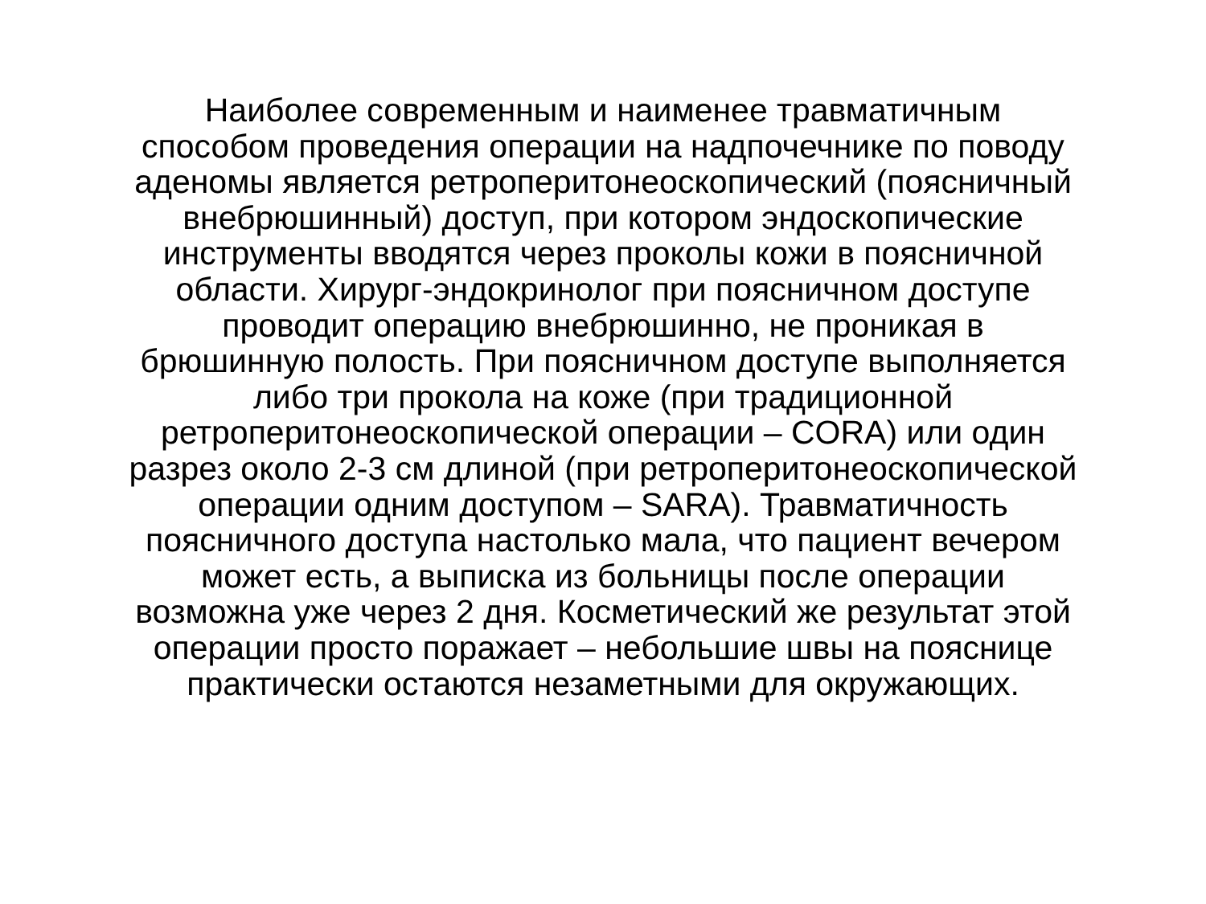Наиболее современным и наименее травматичным
способом проведения операции на надпочечнике по поводу
аденомы является ретроперитонеоскопический (поясничный
внебрюшинный) доступ, при котором эндоскопические
инструменты вводятся через проколы кожи в поясничной
области. Хирург-эндокринолог при поясничном доступе
проводит операцию внебрюшинно, не проникая в
брюшинную полость. При поясничном доступе выполняется
либо три прокола на коже (при традиционной
ретроперитонеоскопической операции – CORA) или один
разрез около 2-3 см длиной (при ретроперитонеоскопической
операции одним доступом – SARA). Травматичность
поясничного доступа настолько мала, что пациент вечером
может есть, а выписка из больницы после операции
возможна уже через 2 дня. Косметический же результат этой
операции просто поражает – небольшие швы на пояснице
практически остаются незаметными для окружающих.